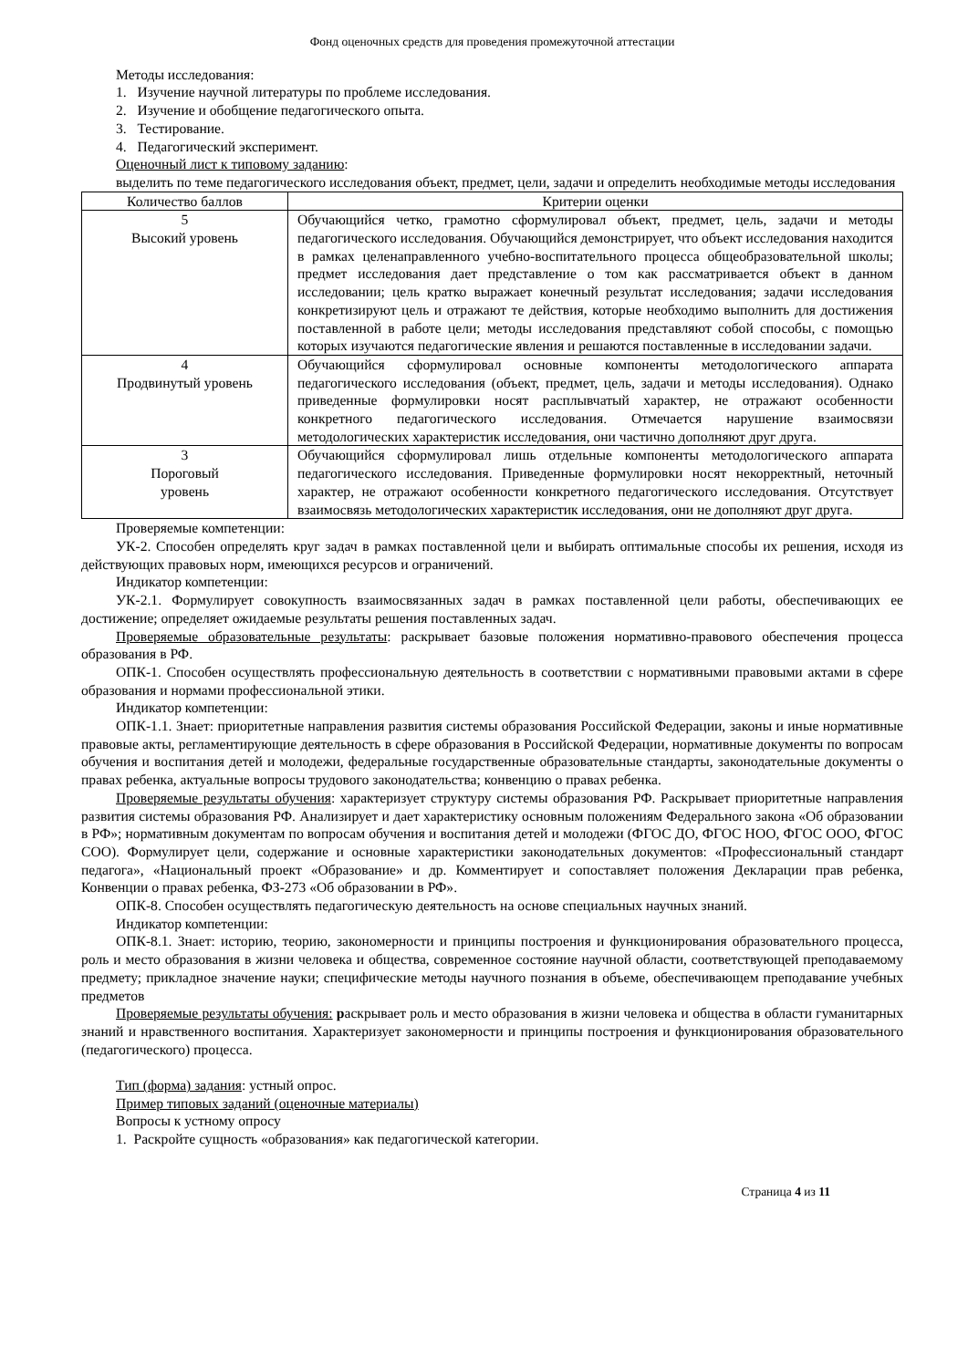Фонд оценочных средств для проведения промежуточной аттестации
Методы исследования:
1. Изучение научной литературы по проблеме исследования.
2. Изучение и обобщение педагогического опыта.
3. Тестирование.
4. Педагогический эксперимент.
Оценочный лист к типовому заданию:
выделить по теме педагогического исследования объект, предмет, цели, задачи и определить необходимые методы исследования
| Количество баллов | Критерии оценки |
| --- | --- |
| 5 Высокий уровень | Обучающийся четко, грамотно сформулировал объект, предмет, цель, задачи и методы педагогического исследования. Обучающийся демонстрирует, что объект исследования находится в рамках целенаправленного учебно-воспитательного процесса общеобразовательной школы; предмет исследования дает представление о том как рассматривается объект в данном исследовании; цель кратко выражает конечный результат исследования; задачи исследования конкретизируют цель и отражают те действия, которые необходимо выполнить для достижения поставленной в работе цели; методы исследования представляют собой способы, с помощью которых изучаются педагогические явления и решаются поставленные в исследовании задачи. |
| 4 Продвинутый уровень | Обучающийся сформулировал основные компоненты методологического аппарата педагогического исследования (объект, предмет, цель, задачи и методы исследования). Однако приведенные формулировки носят расплывчатый характер, не отражают особенности конкретного педагогического исследования. Отмечается нарушение взаимосвязи методологических характеристик исследования, они частично дополняют друг друга. |
| 3 Пороговый уровень | Обучающийся сформулировал лишь отдельные компоненты методологического аппарата педагогического исследования. Приведенные формулировки носят некорректный, неточный характер, не отражают особенности конкретного педагогического исследования. Отсутствует взаимосвязь методологических характеристик исследования, они не дополняют друг друга. |
Проверяемые компетенции:
УК-2. Способен определять круг задач в рамках поставленной цели и выбирать оптимальные способы их решения, исходя из действующих правовых норм, имеющихся ресурсов и ограничений.
Индикатор компетенции:
УК-2.1. Формулирует совокупность взаимосвязанных задач в рамках поставленной цели работы, обеспечивающих ее достижение; определяет ожидаемые результаты решения поставленных задач.
Проверяемые образовательные результаты: раскрывает базовые положения нормативно-правового обеспечения процесса образования в РФ.
ОПК-1. Способен осуществлять профессиональную деятельность в соответствии с нормативными правовыми актами в сфере образования и нормами профессиональной этики.
Индикатор компетенции:
ОПК-1.1. Знает: приоритетные направления развития системы образования Российской Федерации, законы и иные нормативные правовые акты, регламентирующие деятельность в сфере образования в Российской Федерации, нормативные документы по вопросам обучения и воспитания детей и молодежи, федеральные государственные образовательные стандарты, законодательные документы о правах ребенка, актуальные вопросы трудового законодательства; конвенцию о правах ребенка.
Проверяемые результаты обучения: характеризует структуру системы образования РФ. Раскрывает приоритетные направления развития системы образования РФ. Анализирует и дает характеристику основным положениям Федерального закона «Об образовании в РФ»; нормативным документам по вопросам обучения и воспитания детей и молодежи (ФГОС ДО, ФГОС НОО, ФГОС ООО, ФГОС СОО). Формулирует цели, содержание и основные характеристики законодательных документов: «Профессиональный стандарт педагога», «Национальный проект «Образование» и др. Комментирует и сопоставляет положения Декларации прав ребенка, Конвенции о правах ребенка, ФЗ-273 «Об образовании в РФ».
ОПК-8. Способен осуществлять педагогическую деятельность на основе специальных научных знаний.
Индикатор компетенции:
ОПК-8.1. Знает: историю, теорию, закономерности и принципы построения и функционирования образовательного процесса, роль и место образования в жизни человека и общества, современное состояние научной области, соответствующей преподаваемому предмету; прикладное значение науки; специфические методы научного познания в объеме, обеспечивающем преподавание учебных предметов
Проверяемые результаты обучения: раскрывает роль и место образования в жизни человека и общества в области гуманитарных знаний и нравственного воспитания. Характеризует закономерности и принципы построения и функционирования образовательного (педагогического) процесса.
Тип (форма) задания: устный опрос.
Пример типовых заданий (оценочные материалы)
Вопросы к устному опросу
1. Раскройте сущность «образования» как педагогической категории.
Страница 4 из 11